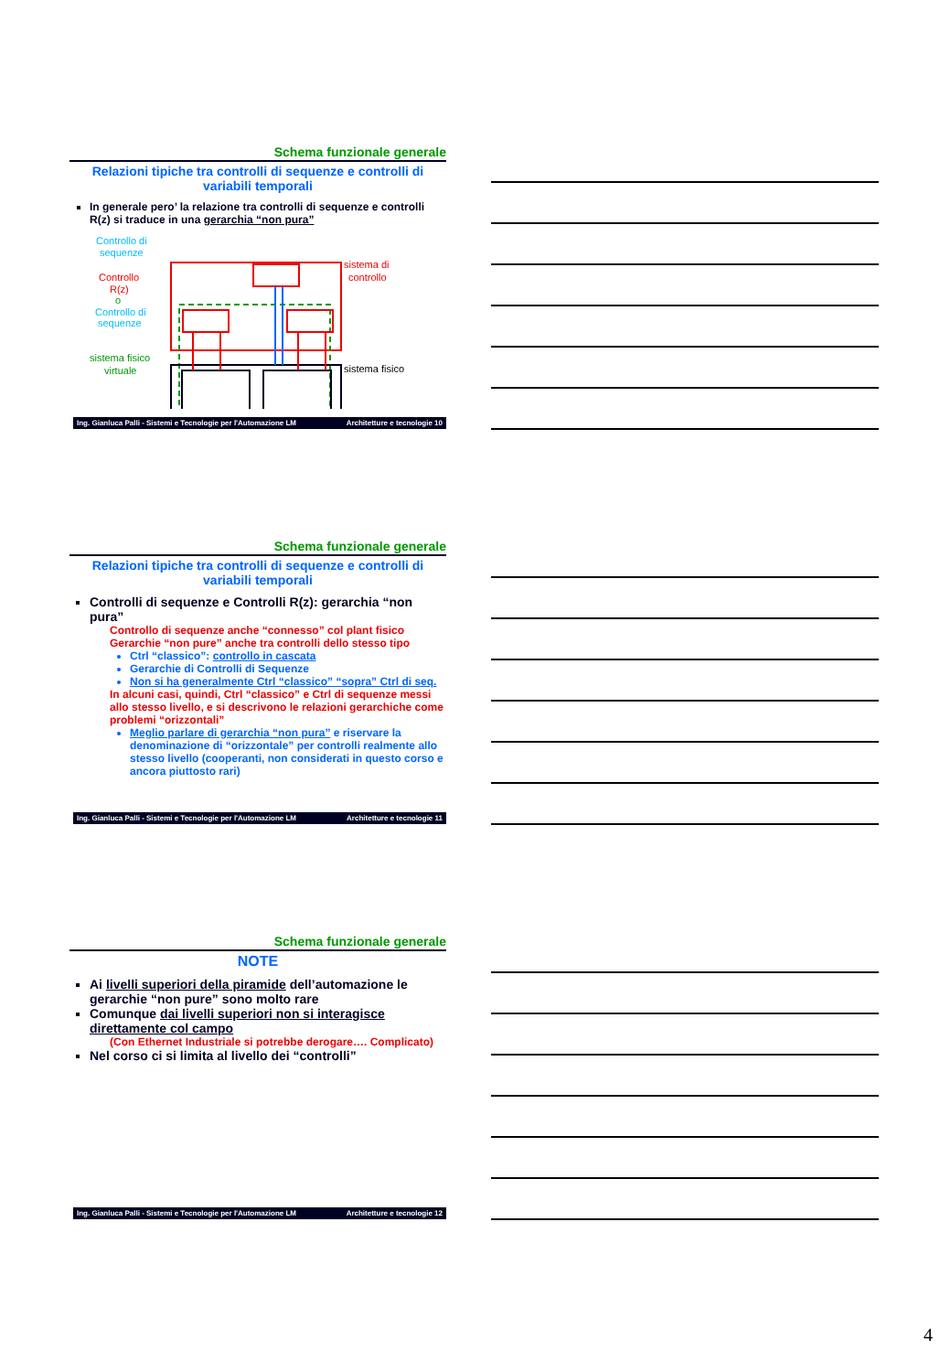Schema funzionale generale
Relazioni tipiche tra controlli di sequenze e controlli di variabili temporali
In generale pero’ la relazione tra controlli di sequenze e controlli R(z) si traduce in una gerarchia “non pura”
Controllo di
sequenze
Controllo
R(z)
o
Controllo di
sequenze
sistema fisico
virtuale
sistema di
controllo
sistema fisico
Ing. Gianluca Palli - Sistemi e Tecnologie per l'Automazione LM Architetture e tecnologie 10
Schema funzionale generale
Relazioni tipiche tra controlli di sequenze e controlli di variabili temporali
Controlli di sequenze e Controlli R(z): gerarchia “non pura”
Controllo di sequenze anche “connesso” col plant fisico
Gerarchie “non pure” anche tra controlli dello stesso tipo
Ctrl “classico”: controllo in cascata
Gerarchie di Controlli di Sequenze
Non si ha generalmente Ctrl “classico” “sopra” Ctrl di seq.
In alcuni casi, quindi, Ctrl “classico” e Ctrl di sequenze messi allo stesso livello, e si descrivono le relazioni gerarchiche come problemi “orizzontali”
Meglio parlare di gerarchia “non pura” e riservare la denominazione di “orizzontale” per controlli realmente allo stesso livello (cooperanti, non considerati in questo corso e ancora piuttosto rari)
Ing. Gianluca Palli - Sistemi e Tecnologie per l'Automazione LM Architetture e tecnologie 11
Schema funzionale generale
NOTE
Ai livelli superiori della piramide dell’automazione le gerarchie “non pure” sono molto rare
Comunque dai livelli superiori non si interagisce direttamente col campo
(Con Ethernet Industriale si potrebbe derogare…. Complicato)
Nel corso ci si limita al livello dei “controlli”
Ing. Gianluca Palli - Sistemi e Tecnologie per l'Automazione LM Architetture e tecnologie 12
4